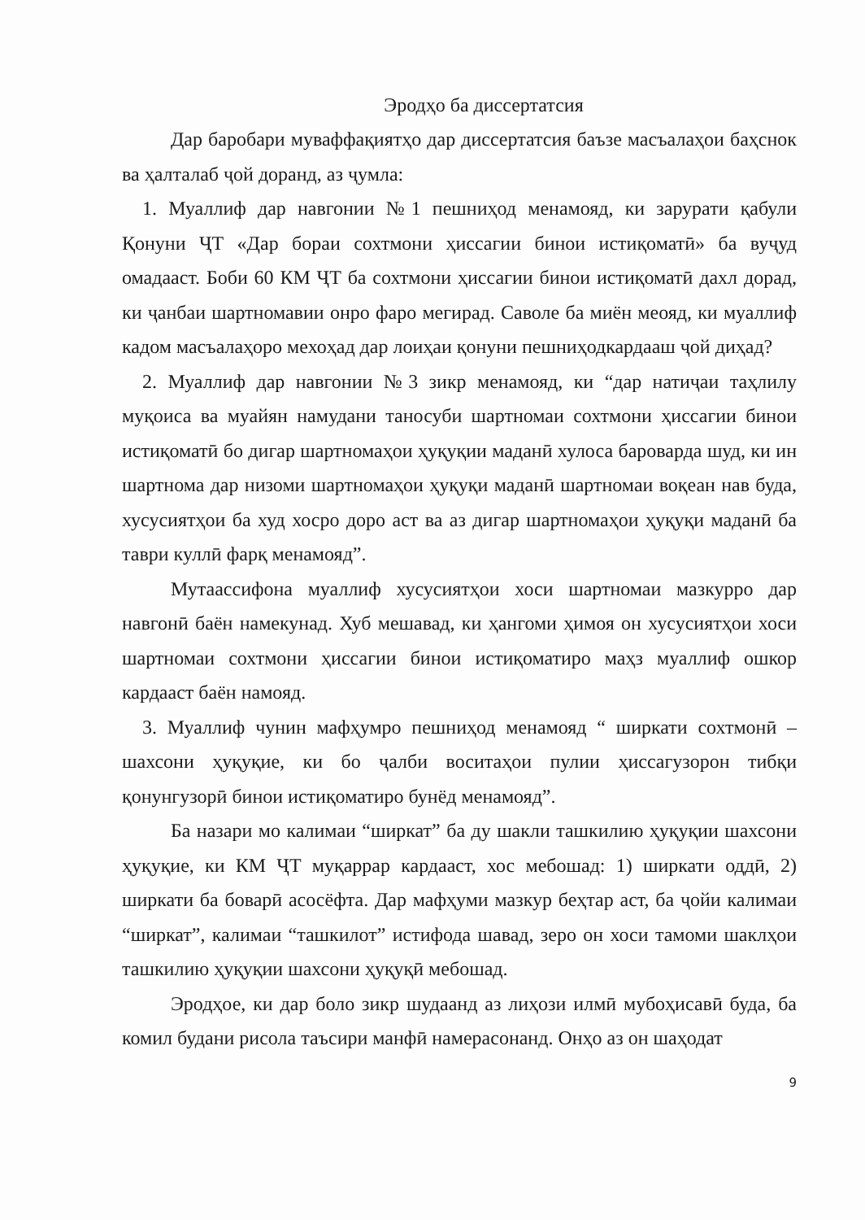Эродҳо ба диссертатсия
Дар баробари муваффақиятҳо дар диссертатсия баъзе масъалаҳои баҳснок ва ҳалталаб ҷой доранд, аз ҷумла:
1. Муаллиф дар навгонии №1 пешниҳод менамояд, ки зарурати қабули Қонуни ҶТ «Дар бораи сохтмони ҳиссагии бинои истиқоматӣ» ба вуҷуд омадааст. Боби 60 КМ ҶТ ба сохтмони ҳиссагии бинои истиқоматӣ дахл дорад, ки ҷанбаи шартномавии онро фаро мегирад. Саволе ба миён меояд, ки муаллиф кадом масъалаҳоро мехоҳад дар лоиҳаи қонуни пешниҳодкардааш ҷой диҳад?
2. Муаллиф дар навгонии №3 зикр менамояд, ки “дар натиҷаи таҳлилу муқоиса ва муайян намудани таносуби шартномаи сохтмони ҳиссагии бинои истиқоматӣ бо дигар шартномаҳои ҳуқуқии маданӣ хулоса бароварда шуд, ки ин шартнома дар низоми шартномаҳои ҳуқуқи маданӣ шартномаи воқеан нав буда, хусусиятҳои ба худ хосро доро аст ва аз дигар шартномаҳои ҳуқуқи маданӣ ба таври куллӣ фарқ менамояд”.
Мутаассифона муаллиф хусусиятҳои хоси шартномаи мазкурро дар навгонӣ баён намекунад. Хуб мешавад, ки ҳангоми ҳимоя он хусусиятҳои хоси шартномаи сохтмони ҳиссагии бинои истиқоматиро маҳз муаллиф ошкор кардааст баён намояд.
3. Муаллиф чунин мафҳумро пешниҳод менамояд “ ширкати сохтмонӣ – шахсони ҳуқуқие, ки бо ҷалби воситаҳои пулии ҳиссагузорон тибқи қонунгузорӣ бинои истиқоматиро бунёд менамояд”.
Ба назари мо калимаи “ширкат” ба ду шакли ташкилию ҳуқуқии шахсони ҳуқуқие, ки КМ ҶТ муқаррар кардааст, хос мебошад: 1) ширкати оддӣ, 2) ширкати ба боварӣ асосёфта. Дар мафҳуми мазкур беҳтар аст, ба ҷойи калимаи “ширкат”, калимаи “ташкилот” истифода шавад, зеро он хоси тамоми шаклҳои ташкилию ҳуқуқии шахсони ҳуқуқӣ мебошад.
Эродҳое, ки дар боло зикр шудаанд аз лиҳози илмӣ мубоҳисавӣ буда, ба комил будани рисола таъсири манфӣ намерасонанд. Онҳо аз он шаҳодат
9